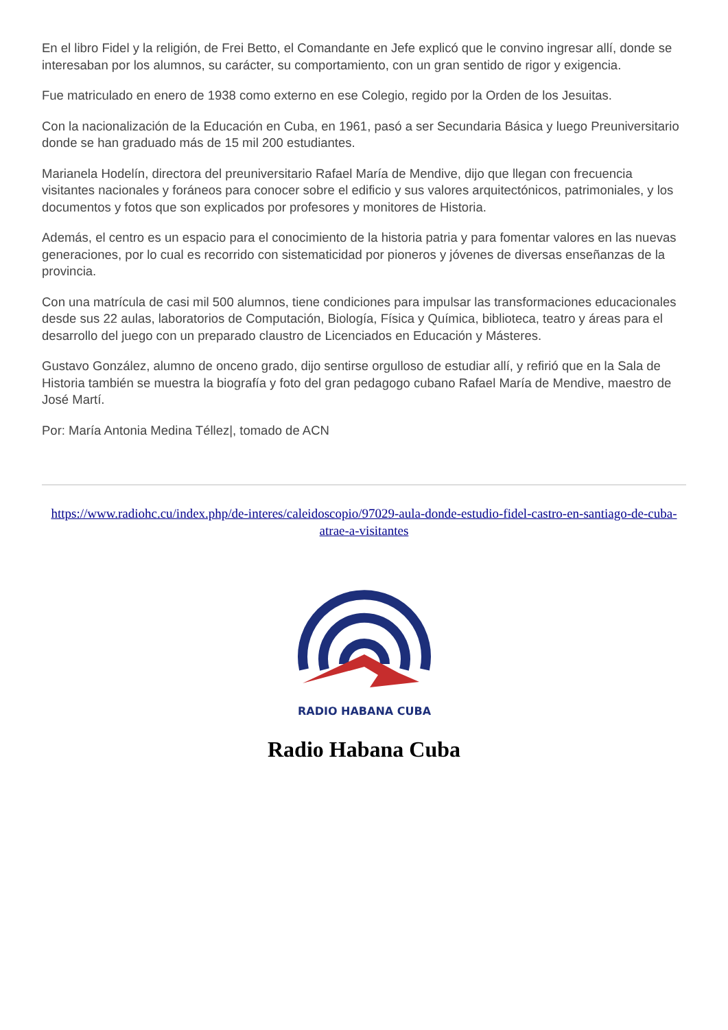En el libro Fidel y la religión, de Frei Betto, el Comandante en Jefe explicó que le convino ingresar allí, donde se interesaban por los alumnos, su carácter, su comportamiento, con un gran sentido de rigor y exigencia.
Fue matriculado en enero de 1938 como externo en ese Colegio, regido por la Orden de los Jesuitas.
Con la nacionalización de la Educación en Cuba, en 1961, pasó a ser Secundaria Básica y luego Preuniversitario donde se han graduado más de 15 mil 200 estudiantes.
Marianela Hodelín, directora del preuniversitario Rafael María de Mendive, dijo que llegan con frecuencia visitantes nacionales y foráneos para conocer sobre el edificio y sus valores arquitectónicos, patrimoniales, y los documentos y fotos que son explicados por profesores y monitores de Historia.
Además, el centro es un espacio para el conocimiento de la historia patria y para fomentar valores en las nuevas generaciones, por lo cual es recorrido con sistematicidad por pioneros y jóvenes de diversas enseñanzas de la provincia.
Con una matrícula de casi mil 500 alumnos, tiene condiciones para impulsar las transformaciones educacionales desde sus 22 aulas, laboratorios de Computación, Biología, Física y Química, biblioteca, teatro y áreas para el desarrollo del juego con un preparado claustro de Licenciados en Educación y Másteres.
Gustavo González, alumno de onceno grado, dijo sentirse orgulloso de estudiar allí, y refirió que en la Sala de Historia también se muestra la biografía y foto del gran pedagogo cubano Rafael María de Mendive, maestro de José Martí.
Por: María Antonia Medina Téllez|, tomado de ACN
https://www.radiohc.cu/index.php/de-interes/caleidoscopio/97029-aula-donde-estudio-fidel-castro-en-santiago-de-cuba-atrae-a-visitantes
RADIO HABANA CUBA
Radio Habana Cuba